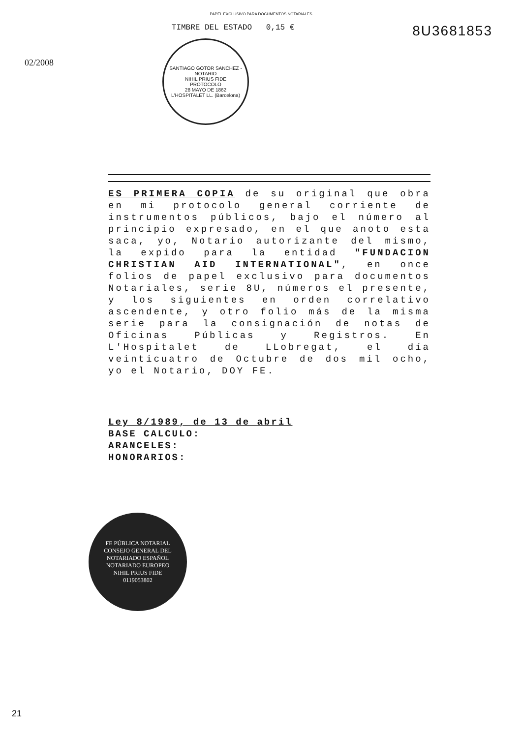PAPEL EXCLUSIVO PARA DOCUMENTOS NOTARIALES
02/2008
TIMBRE DEL ESTADO 0,15 €
8U3681853
SANTIAGO GOTOR SANCHEZ - NOTARIO
NIHIL PRIUS FIDE
PROTOCOLO
28 MAYO DE 1862
L'HOSPITALET LL. (Barcelona)
ES PRIMERA COPIA de su original que obra en mi protocolo general corriente de instrumentos públicos, bajo el número al principio expresado, en el que anoto esta saca, yo, Notario autorizante del mismo, la expido para la entidad "FUNDACION CHRISTIAN AID INTERNATIONAL", en once folios de papel exclusivo para documentos Notariales, serie 8U, números el presente, y los siguientes en orden correlativo ascendente, y otro folio más de la misma serie para la consignación de notas de Oficinas Públicas y Registros. En L'Hospitalet de LLobregat, el día veinticuatro de Octubre de dos mil ocho, yo el Notario, DOY FE.
Ley 8/1989, de 13 de abril
BASE CALCULO:
ARANCELES:
HONORARIOS:
FE PÚBLICA NOTARIAL
CONSEJO GENERAL DEL NOTARIADO ESPAÑOL
NOTARIADO EUROPEO
NIHIL PRIUS FIDE
0119053802
21